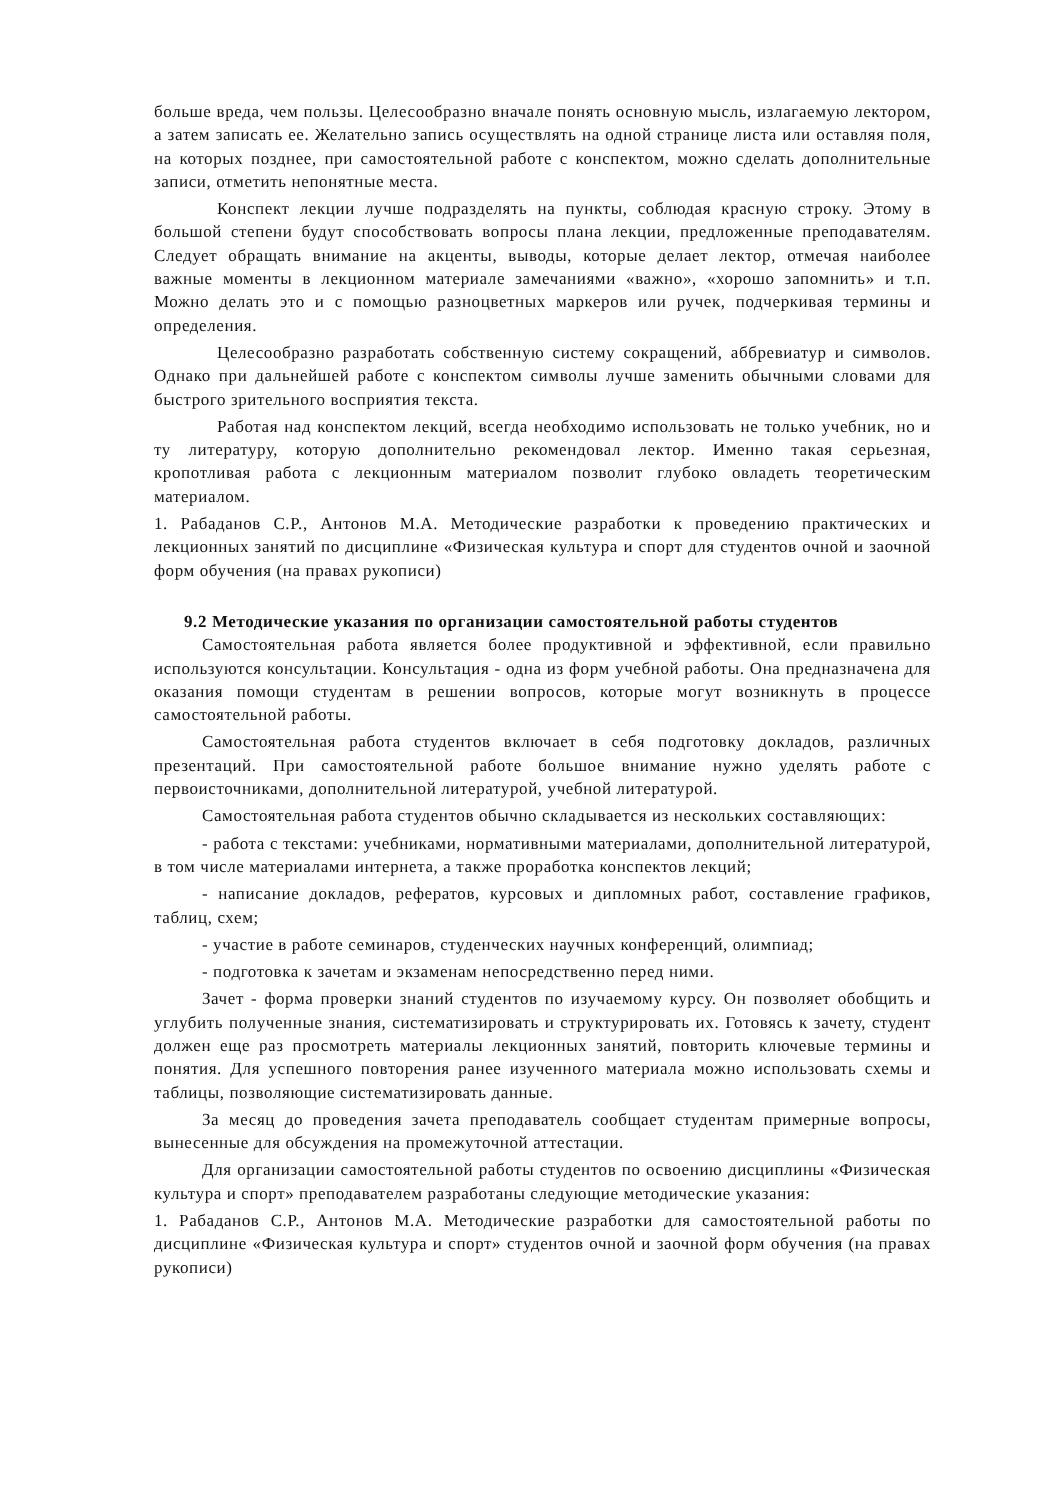больше вреда, чем пользы. Целесообразно вначале понять основную мысль, излагаемую лектором, а затем записать ее. Желательно запись осуществлять на одной странице листа или оставляя поля, на которых позднее, при самостоятельной работе с конспектом, можно сделать дополнительные записи, отметить непонятные места.
Конспект лекции лучше подразделять на пункты, соблюдая красную строку. Этому в большой степени будут способствовать вопросы плана лекции, предложенные преподавателям. Следует обращать внимание на акценты, выводы, которые делает лектор, отмечая наиболее важные моменты в лекционном материале замечаниями «важно», «хорошо запомнить» и т.п. Можно делать это и с помощью разноцветных маркеров или ручек, подчеркивая термины и определения.
Целесообразно разработать собственную систему сокращений, аббревиатур и символов. Однако при дальнейшей работе с конспектом символы лучше заменить обычными словами для быстрого зрительного восприятия текста.
Работая над конспектом лекций, всегда необходимо использовать не только учебник, но и ту литературу, которую дополнительно рекомендовал лектор. Именно такая серьезная, кропотливая работа с лекционным материалом позволит глубоко овладеть теоретическим материалом.
1. Рабаданов С.Р., Антонов М.А. Методические разработки к проведению практических и лекционных занятий по дисциплине «Физическая культура и спорт для студентов очной и заочной форм обучения (на правах рукописи)
9.2 Методические указания по организации самостоятельной работы студентов
Самостоятельная работа является более продуктивной и эффективной, если правильно используются консультации. Консультация - одна из форм учебной работы. Она предназначена для оказания помощи студентам в решении вопросов, которые могут возникнуть в процессе самостоятельной работы.
Самостоятельная работа студентов включает в себя подготовку докладов, различных презентаций. При самостоятельной работе большое внимание нужно уделять работе с первоисточниками, дополнительной литературой, учебной литературой.
Самостоятельная работа студентов обычно складывается из нескольких составляющих:
- работа с текстами: учебниками, нормативными материалами, дополнительной литературой, в том числе материалами интернета, а также проработка конспектов лекций;
- написание докладов, рефератов, курсовых и дипломных работ, составление графиков, таблиц, схем;
- участие в работе семинаров, студенческих научных конференций, олимпиад;
- подготовка к зачетам и экзаменам непосредственно перед ними.
Зачет - форма проверки знаний студентов по изучаемому курсу. Он позволяет обобщить и углубить полученные знания, систематизировать и структурировать их. Готовясь к зачету, студент должен еще раз просмотреть материалы лекционных занятий, повторить ключевые термины и понятия. Для успешного повторения ранее изученного материала можно использовать схемы и таблицы, позволяющие систематизировать данные.
За месяц до проведения зачета преподаватель сообщает студентам примерные вопросы, вынесенные для обсуждения на промежуточной аттестации.
Для организации самостоятельной работы студентов по освоению дисциплины «Физическая культура и спорт» преподавателем разработаны следующие методические указания:
1. Рабаданов С.Р., Антонов М.А. Методические разработки для самостоятельной работы по дисциплине «Физическая культура и спорт» студентов очной и заочной форм обучения (на правах рукописи)